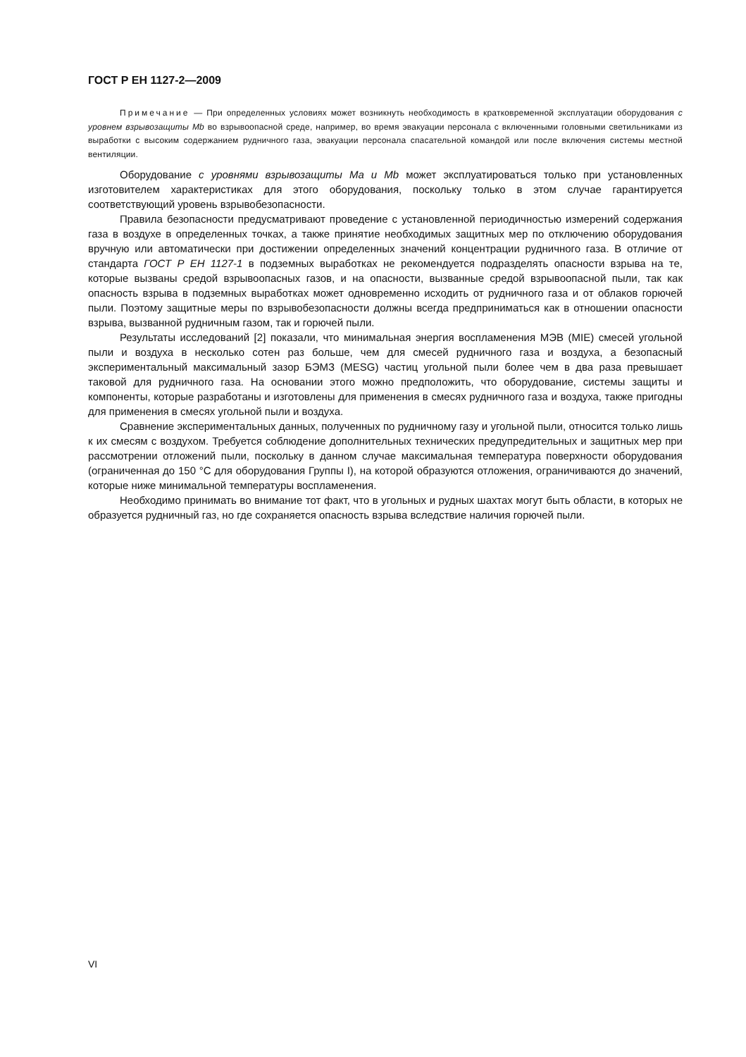ГОСТ Р ЕН 1127-2—2009
Примечание — При определенных условиях может возникнуть необходимость в кратковременной эксплуатации оборудования с уровнем взрывозащиты Mb во взрывоопасной среде, например, во время эвакуации персонала с включенными головными светильниками из выработки с высоким содержанием рудничного газа, эвакуации персонала спасательной командой или после включения системы местной вентиляции.
Оборудование с уровнями взрывозащиты Ma и Mb может эксплуатироваться только при установленных изготовителем характеристиках для этого оборудования, поскольку только в этом случае гарантируется соответствующий уровень взрывобезопасности.
Правила безопасности предусматривают проведение с установленной периодичностью измерений содержания газа в воздухе в определенных точках, а также принятие необходимых защитных мер по отключению оборудования вручную или автоматически при достижении определенных значений концентрации рудничного газа. В отличие от стандарта ГОСТ Р ЕН 1127-1 в подземных выработках не рекомендуется подразделять опасности взрыва на те, которые вызваны средой взрывоопасных газов, и на опасности, вызванные средой взрывоопасной пыли, так как опасность взрыва в подземных выработках может одновременно исходить от рудничного газа и от облаков горючей пыли. Поэтому защитные меры по взрывобезопасности должны всегда предприниматься как в отношении опасности взрыва, вызванной рудничным газом, так и горючей пыли.
Результаты исследований [2] показали, что минимальная энергия воспламенения МЭВ (MIE) смесей угольной пыли и воздуха в несколько сотен раз больше, чем для смесей рудничного газа и воздуха, а безопасный экспериментальный максимальный зазор БЭМЗ (MESG) частиц угольной пыли более чем в два раза превышает таковой для рудничного газа. На основании этого можно предположить, что оборудование, системы защиты и компоненты, которые разработаны и изготовлены для применения в смесях рудничного газа и воздуха, также пригодны для применения в смесях угольной пыли и воздуха.
Сравнение экспериментальных данных, полученных по рудничному газу и угольной пыли, относится только лишь к их смесям с воздухом. Требуется соблюдение дополнительных технических предупредительных и защитных мер при рассмотрении отложений пыли, поскольку в данном случае максимальная температура поверхности оборудования (ограниченная до 150 °С для оборудования Группы I), на которой образуются отложения, ограничиваются до значений, которые ниже минимальной температуры воспламенения.
Необходимо принимать во внимание тот факт, что в угольных и рудных шахтах могут быть области, в которых не образуется рудничный газ, но где сохраняется опасность взрыва вследствие наличия горючей пыли.
VI